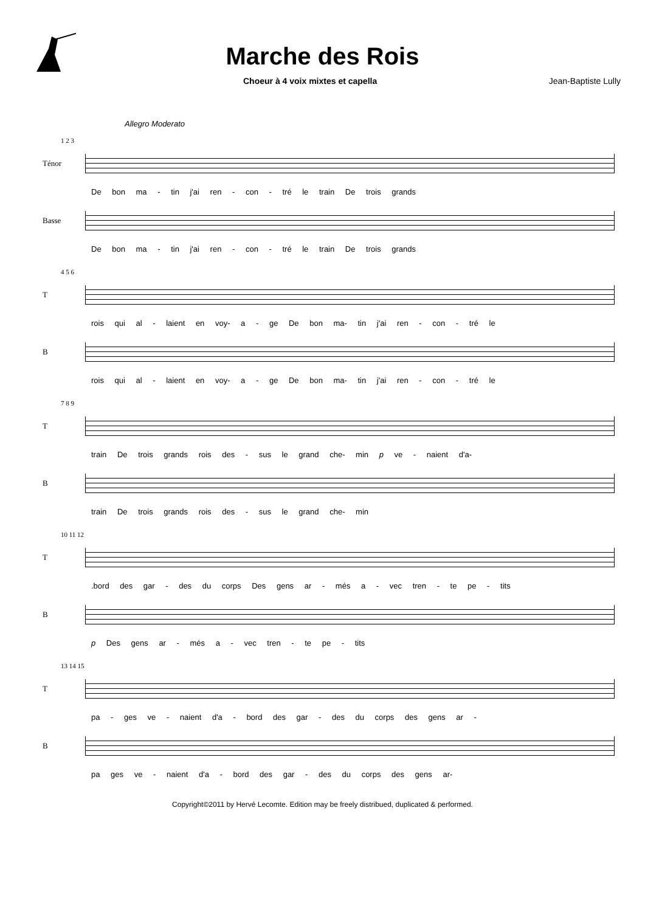Marche des Rois
Choeur à 4 voix mixtes et capella Jean-Baptiste Lully
Allegro Moderato
1 2 3
Ténor
De bon ma - tin j'ai ren - con - tré le train De trois grands
Basse
De bon ma - tin j'ai ren - con - tré le train De trois grands
4 5 6
T
rois qui al - laient en voy- a - ge De bon ma- tin j'ai ren - con - tré le
B
rois qui al - laient en voy- a - ge De bon ma- tin j'ai ren - con - tré le
7 8 9
T
train De trois grands rois des - sus le grand che- min p ve - naient d'a-
B
train De trois grands rois des - sus le grand che- min
10 11 12
T
.bord des gar - des du corps Des gens ar - més a - vec tren - te pe - tits
B
p Des gens ar - més a - vec tren - te pe - tits
13 14 15
T
pa - ges ve - naient d'a - bord des gar - des du corps des gens ar -
B
pa ges ve - naient d'a - bord des gar - des du corps des gens ar-
Copyright©2011 by Hervé Lecomte. Edition may be freely distribued, duplicated & performed.